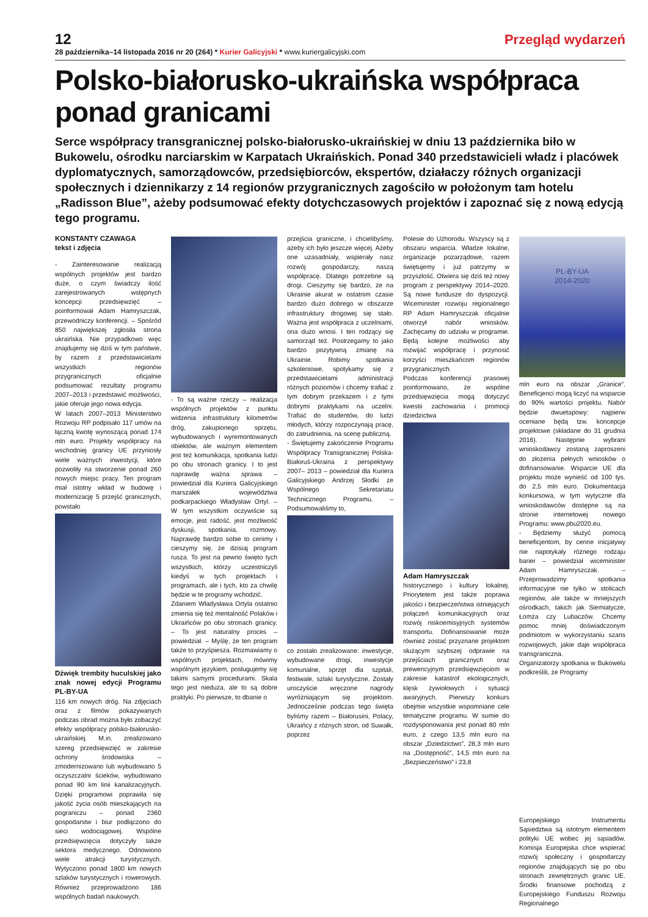12
Przegląd wydarzeń
28 października–14 listopada 2016 nr 20 (264) * Kurier Galicyjski * www.kuriergalicyjski.com
Polsko-białorusko-ukraińska współpraca ponad granicami
Serce współpracy transgranicznej polsko-białorusko-ukraińskiej w dniu 13 października biło w Bukowelu, ośrodku narciarskim w Karpatach Ukraińskich. Ponad 340 przedstawicieli władz i placówek dyplomatycznych, samorządowców, przedsiębiorców, ekspertów, działaczy różnych organizacji społecznych i dziennikarzy z 14 regionów przygranicznych zagościło w położonym tam hotelu „Radisson Blue”, ażeby podsumować efekty dotychczasowych projektów i zapoznać się z nową edycją tego programu.
KONSTANTY CZAWAGA
tekst i zdjęcia
- Zainteresowanie realizacją wspólnych projektów jest bardzo duże, o czym świadczy ilość zarejestrowanych wstępnych koncepcji przedsięwzięć – poinformował Adam Hamryszczak, przewodniczy konferencji. – Spośród 850 największej zgłosiła strona ukraińska. Nie przypadkowo więc znajdujemy się dziś w tym państwie, by razem z przedstawicielami wszystkich regionów przygranicznych oficjalnie podsumować rezultaty programu 2007–2013 i przedstawić możliwości, jakie oferuje jego nowa edycja.
W latach 2007–2013 Ministerstwo Rozwoju RP podpisało 117 umów na łączną kwotę wynoszącą ponad 174 mln euro. Projekty współpracy na wschodniej granicy UE przyniosły wiele ważnych inwestycji, które pozwoliły na stworzenie ponad 260 nowych miejsc pracy. Ten program miał istotny wkład w budowę i modernizację 5 przejść granicznych, powstało
Dźwięk trembity huculskiej jako znak nowej edycji Programu PL-BY-UA
116 km nowych dróg. Na zdjęciach oraz z filmów pokazywanych podczas obrad można było zobaczyć efekty współpracy polsko-białorusko-ukraińskiej. M.in. zrealizowano szereg przedsięwzięć w zakresie ochrony środowiska – zmodernizowano lub wybudowano 5 oczyszczalni ścieków, wybudowano ponad 90 km linii kanalizacyjnych. Dzięki programowi poprawiła się jakość życia osób mieszkających na pograniczu – ponad 2360 gospodarstw i biur podłączono do sieci wodociągowej. Wspólne przedsięwzięcia dotyczyły także sektora medycznego. Odnowiono wiele atrakcji turystycznych. Wytyczono ponad 1800 km nowych szlaków turystycznych i rowerowych. Również przeprowadzono 186 wspólnych badań naukowych.
- To są ważne rzeczy – realizacja wspólnych projektów z punktu widzenia infrastruktury kilometrów dróg, zakupionego sprzętu, wybudowanych i wyremontowanych obiektów, ale ważnym elementem jest też komunikacja, spotkania ludzi po obu stronach granicy. I to jest naprawdę ważna sprawa – powiedział dla Kuriera Galicyjskiego marszałek województwa podkarpackiego Władysław Ortyl. – W tym wszystkim oczywiście są emocje, jest radość, jest możliwość dyskusji, spotkania, rozmowy. Naprawdę bardzo sobie to cenimy i cieszymy się, że dzisiaj program rusza. To jest na pewno święto tych wszystkich, którzy uczestniczyli kiedyś w tych projektach i programach, ale i tych, kto za chwilę będzie w te programy wchodzić.
Zdaniem Władysława Ortyla ostatnio zmienia się też mentalność Polaków i Ukraińców po obu stronach granicy. – To jest naturalny proces – powiedział. – Myślę, że ten program także to przyśpiesza. Rozmawiamy o wspólnych projektach, mówimy wspólnym językiem, posługujemy się takimi samymi procedurami. Skala tego jest nieduża, ale to są dobre praktyki. Po pierwsze, to dbanie o
przejścia graniczne, i chcielibyśmy, ażeby ich było jeszcze więcej. Ażeby one uzasadniały, wspierały nasz rozwój gospodarczy, naszą współpracę. Dlatego potrzebne są drogi. Cieszymy się bardzo, że na Ukrainie akurat w ostatnim czasie bardzo dużo dobrego w obszarze infrastruktury drogowej się stało. Ważna jest współpraca z uczelniami, ona dużo wnosi. I ten rodzący się samorząd też. Postrzegamy to jako bardzo pozytywną zmianę na Ukrainie. Robimy spotkania szkoleniowe, spotykamy się z przedstawicielami administracji różnych poziomów i chcemy trafiać z tym dobrym przekazem i z tymi dobrymi praktykami na uczelni. Trafiać do studentów, do ludzi młodych, którzy rozpoczynają pracę, do zatrudnienia, na scenę publiczną.
- Świętujemy zakończenie Programu Współpracy Transgranicznej Polska-Białoruś-Ukraina z perspektywy 2007– 2013 – powiedział dla Kuriera Galicyjskiego Andrzej Słodki ze Wspólnego Sekretariatu Technicznego Programu. – Podsumowaliśmy to,
co zostało zrealizowane: inwestycje, wybudowane drogi, inwestycje komunalne, sprzęt dla szpitali, festiwale, szlaki turystyczne. Zostały uroczyście wręczone nagrody wyróżniającym się projektom. Jednocześnie podczas tego święta byliśmy razem – Białorusini, Polacy, Ukraińcy z różnych stron, od Suwałk, poprzez
Polesie do Użhorodu. Wszyscy są z obszaru wsparcia. Władze lokalne, organizacje pozarządowe, razem świętujemy i już patrzymy w przyszłość. Otwiera się dziś też nowy program z perspektywy 2014–2020. Są nowe fundusze do dyspozycji. Wiceminister rozwoju regionalnego RP Adam Hamryszczak oficjalnie otworzył nabór wniosków. Zachęcamy do udziału w programie. Będą kolejne możliwości aby rozwijać współpracę i przynosić korzyści mieszkańcom regionów przygranicznych.
Podczas konferencji prasowej poinformowano, że wspólne przedsięwzięcia mogą dotyczyć kwestii zachowania i promocji dziedzictwa
Adam Hamryszczak
historycznego i kultury lokalnej. Priorytetem jest także poprawa jakości i bezpieczeństwa istniejących połączeń komunikacyjnych oraz rozwój niskoemisyjnych systemów transportu. Dofinansowanie może również zostać przyznane projektom służącym szybszej odprawie na przejściach granicznych oraz prewencyjnym przedsięwzięciom w zakresie katastrof ekologicznych, klęsk żywiołowych i sytuacji awaryjnych. Pierwszy konkurs obejmie wszystkie wspomniane cele tematyczne programu. W sumie do rozdysponowania jest ponad 80 mln euro, z czego 13,5 mln euro na obszar „Dziedzictwo”, 28,3 mln euro na „Dostępność”, 14,5 mln euro na „Bezpieczeństwo” i 23,8
PL-BY-UA
2014-2020
mln euro na obszar „Granice”. Beneficjenci mogą liczyć na wsparcie do 90% wartości projektu. Nabór będzie dwuetapowy: najpierw oceniane będą tzw. koncepcje projektowe (składane do 31 grudnia 2016). Następnie wybrani wnioskodawcy zostaną zaproszeni do złożenia pełnych wniosków o dofinansowanie. Wsparcie UE dla projektu może wynieść od 100 tys. do 2,5 mln euro. Dokumentacja konkursowa, w tym wytyczne dla wnioskodawców dostępne są na stronie internetowej nowego Programu: www.pbu2020.eu.
- Będziemy służyć pomocą beneficjentom, by cenne inicjatywy nie napotykały różnego rodzaju barier – powiedział wiceminister Adam Hamryszczak. – Przeprowadzimy spotkania informacyjne nie tylko w stolicach regionów, ale także w mniejszych ośrodkach, takich jak Siemiatycze, Łomża czy Lubaczów. Chcemy pomoc mniej doświadczonym podmiotom w wykorzystaniu szans rozwojowych, jakie daje współpraca transgraniczna.
Organizatorzy spotkania w Bukowelu podkreślili, że Programy
Europejskiego Instrumentu Sąsiedztwa są istotnym elementem polityki UE wobec jej sąsiadów. Komisja Europejska chce wspierać rozwój społeczny i gospodarczy regionów znajdujących się po obu stronach zewnętrznych granic UE. Środki finansowe pochodzą z Europejskiego Funduszu Rozwoju Regionalnego